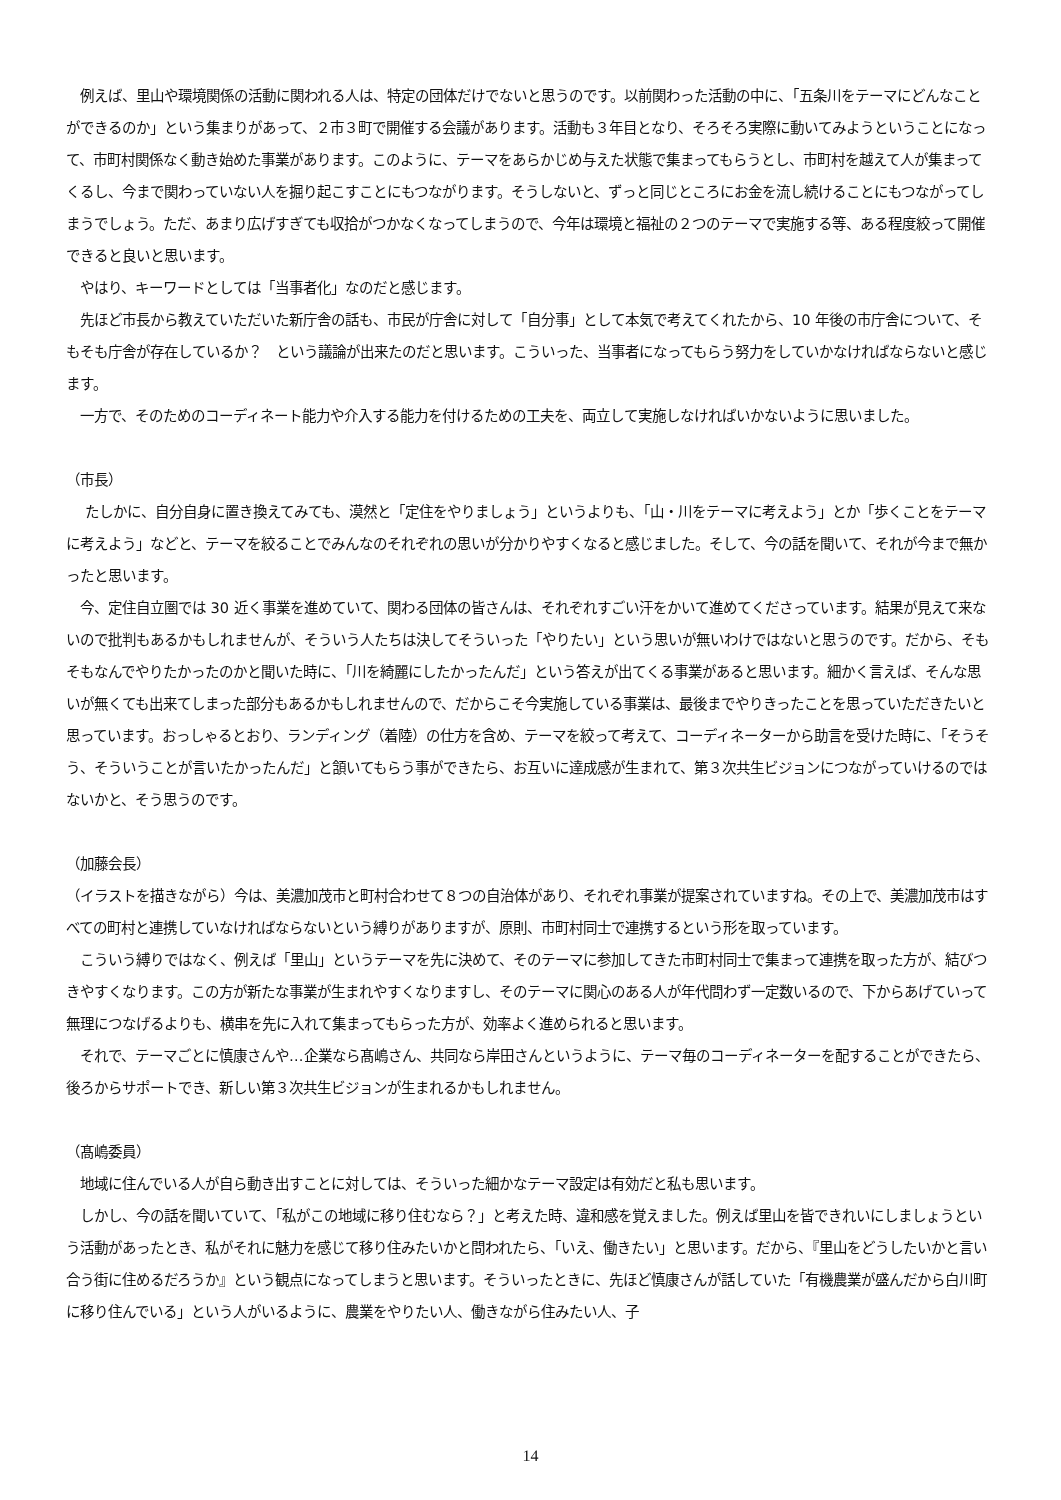例えば、里山や環境関係の活動に関われる人は、特定の団体だけでないと思うのです。以前関わった活動の中に、「五条川をテーマにどんなことができるのか」という集まりがあって、２市３町で開催する会議があります。活動も３年目となり、そろそろ実際に動いてみようということになって、市町村関係なく動き始めた事業があります。このように、テーマをあらかじめ与えた状態で集まってもらうとし、市町村を越えて人が集まってくるし、今まで関わっていない人を掘り起こすことにもつながります。そうしないと、ずっと同じところにお金を流し続けることにもつながってしまうでしょう。ただ、あまり広げすぎても収拾がつかなくなってしまうので、今年は環境と福祉の２つのテーマで実施する等、ある程度絞って開催できると良いと思います。
　やはり、キーワードとしては「当事者化」なのだと感じます。
　先ほど市長から教えていただいた新庁舎の話も、市民が庁舎に対して「自分事」として本気で考えてくれたから、10 年後の市庁舎について、そもそも庁舎が存在しているか？　という議論が出来たのだと思います。こういった、当事者になってもらう努力をしていかなければならないと感じます。
　一方で、そのためのコーディネート能力や介入する能力を付けるための工夫を、両立して実施しなければいかないように思いました。
（市長）
　 たしかに、自分自身に置き換えてみても、漠然と「定住をやりましょう」というよりも、「山・川をテーマに考えよう」とか「歩くことをテーマに考えよう」などと、テーマを絞ることでみんなのそれぞれの思いが分かりやすくなると感じました。そして、今の話を聞いて、それが今まで無かったと思います。
　今、定住自立圏では 30 近く事業を進めていて、関わる団体の皆さんは、それぞれすごい汗をかいて進めてくださっています。結果が見えて来ないので批判もあるかもしれませんが、そういう人たちは決してそういった「やりたい」という思いが無いわけではないと思うのです。だから、そもそもなんでやりたかったのかと聞いた時に、「川を綺麗にしたかったんだ」という答えが出てくる事業があると思います。細かく言えば、そんな思いが無くても出来てしまった部分もあるかもしれませんので、だからこそ今実施している事業は、最後までやりきったことを思っていただきたいと思っています。おっしゃるとおり、ランディング（着陸）の仕方を含め、テーマを絞って考えて、コーディネーターから助言を受けた時に、「そうそう、そういうことが言いたかったんだ」と頷いてもらう事ができたら、お互いに達成感が生まれて、第３次共生ビジョンにつながっていけるのではないかと、そう思うのです。
（加藤会長）
（イラストを描きながら）今は、美濃加茂市と町村合わせて８つの自治体があり、それぞれ事業が提案されていますね。その上で、美濃加茂市はすべての町村と連携していなければならないという縛りがありますが、原則、市町村同士で連携するという形を取っています。
　こういう縛りではなく、例えば「里山」というテーマを先に決めて、そのテーマに参加してきた市町村同士で集まって連携を取った方が、結びつきやすくなります。この方が新たな事業が生まれやすくなりますし、そのテーマに関心のある人が年代問わず一定数いるので、下からあげていって無理につなげるよりも、横串を先に入れて集まってもらった方が、効率よく進められると思います。
　それで、テーマごとに慎康さんや…企業なら髙嶋さん、共同なら岸田さんというように、テーマ毎のコーディネーターを配することができたら、後ろからサポートでき、新しい第３次共生ビジョンが生まれるかもしれません。
（髙嶋委員）
　地域に住んでいる人が自ら動き出すことに対しては、そういった細かなテーマ設定は有効だと私も思います。
　しかし、今の話を聞いていて、「私がこの地域に移り住むなら？」と考えた時、違和感を覚えました。例えば里山を皆できれいにしましょうという活動があったとき、私がそれに魅力を感じて移り住みたいかと問われたら、「いえ、働きたい」と思います。だから、『里山をどうしたいかと言い合う街に住めるだろうか』という観点になってしまうと思います。そういったときに、先ほど慎康さんが話していた「有機農業が盛んだから白川町に移り住んでいる」という人がいるように、農業をやりたい人、働きながら住みたい人、子
14